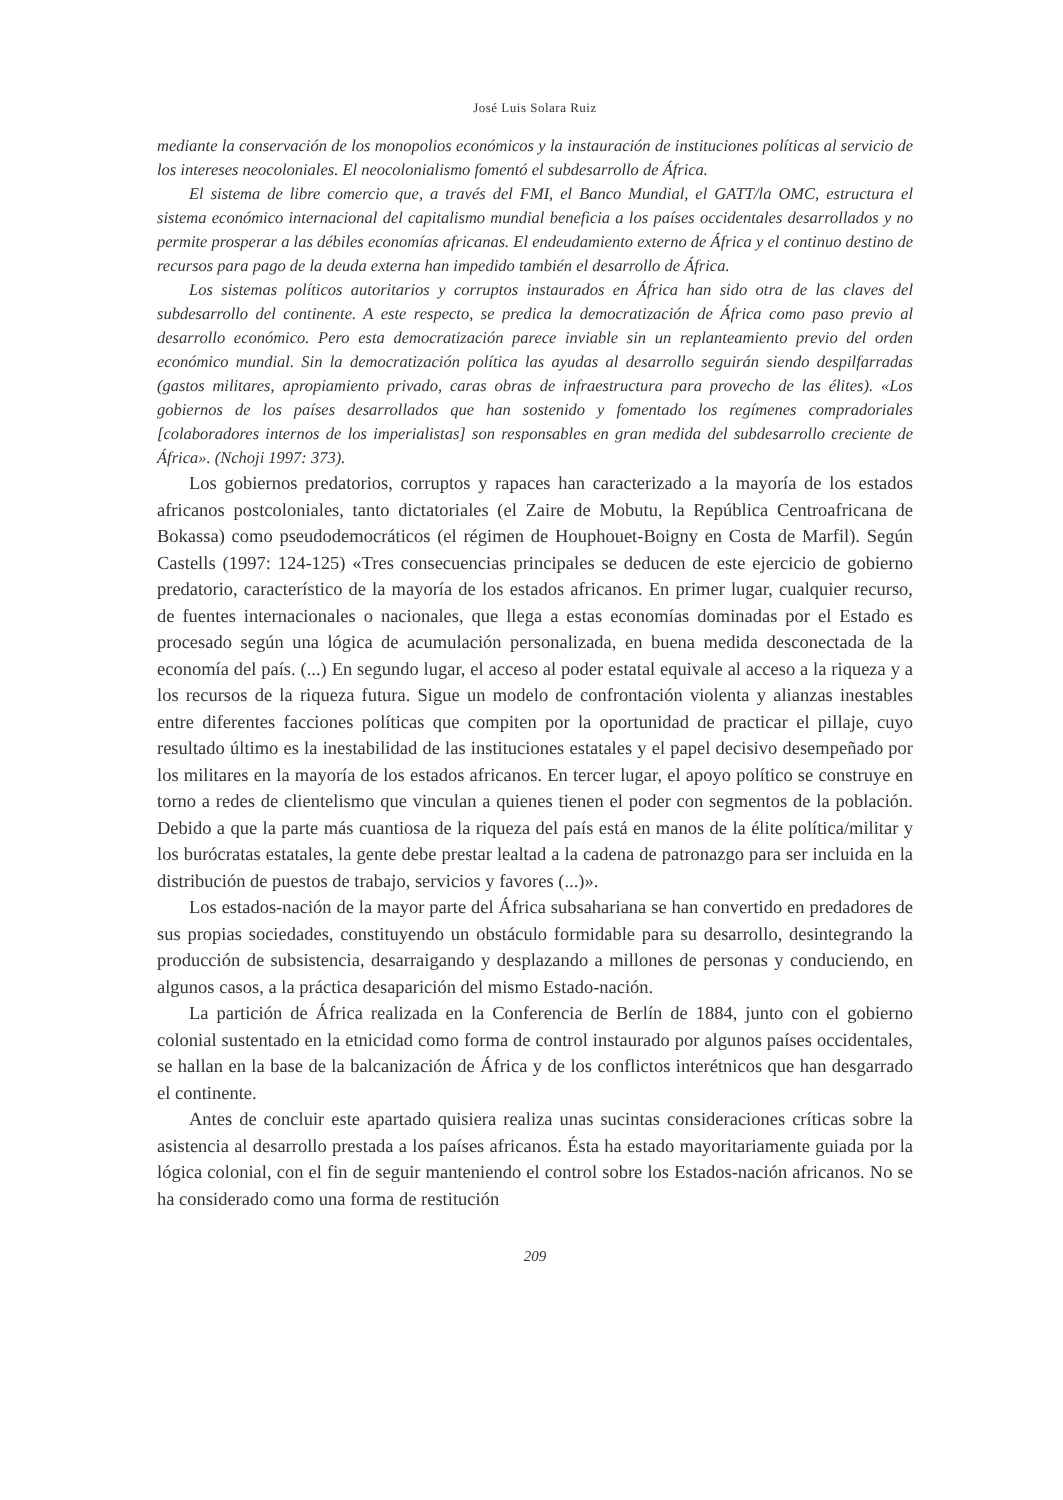José Luis Solara Ruiz
mediante la conservación de los monopolios económicos y la instauración de instituciones políticas al servicio de los intereses neocoloniales. El neocolonialismo fomentó el subdesarrollo de África.
El sistema de libre comercio que, a través del FMI, el Banco Mundial, el GATT/la OMC, estructura el sistema económico internacional del capitalismo mundial beneficia a los países occidentales desarrollados y no permite prosperar a las débiles economías africanas. El endeudamiento externo de África y el continuo destino de recursos para pago de la deuda externa han impedido también el desarrollo de África.
Los sistemas políticos autoritarios y corruptos instaurados en África han sido otra de las claves del subdesarrollo del continente. A este respecto, se predica la democratización de África como paso previo al desarrollo económico. Pero esta democratización parece inviable sin un replanteamiento previo del orden económico mundial. Sin la democratización política las ayudas al desarrollo seguirán siendo despilfarradas (gastos militares, apropiamiento privado, caras obras de infraestructura para provecho de las élites). «Los gobiernos de los países desarrollados que han sostenido y fomentado los regímenes compradoriales [colaboradores internos de los imperialistas] son responsables en gran medida del subdesarrollo creciente de África». (Nchoji 1997: 373).
Los gobiernos predatorios, corruptos y rapaces han caracterizado a la mayoría de los estados africanos postcoloniales, tanto dictatoriales (el Zaire de Mobutu, la República Centroafricana de Bokassa) como pseudodemocráticos (el régimen de Houphouet-Boigny en Costa de Marfil). Según Castells (1997: 124-125) «Tres consecuencias principales se deducen de este ejercicio de gobierno predatorio, característico de la mayoría de los estados africanos. En primer lugar, cualquier recurso, de fuentes internacionales o nacionales, que llega a estas economías dominadas por el Estado es procesado según una lógica de acumulación personalizada, en buena medida desconectada de la economía del país. (...) En segundo lugar, el acceso al poder estatal equivale al acceso a la riqueza y a los recursos de la riqueza futura. Sigue un modelo de confrontación violenta y alianzas inestables entre diferentes facciones políticas que compiten por la oportunidad de practicar el pillaje, cuyo resultado último es la inestabilidad de las instituciones estatales y el papel decisivo desempeñado por los militares en la mayoría de los estados africanos. En tercer lugar, el apoyo político se construye en torno a redes de clientelismo que vinculan a quienes tienen el poder con segmentos de la población. Debido a que la parte más cuantiosa de la riqueza del país está en manos de la élite política/militar y los burócratas estatales, la gente debe prestar lealtad a la cadena de patronazgo para ser incluida en la distribución de puestos de trabajo, servicios y favores (...)».
Los estados-nación de la mayor parte del África subsahariana se han convertido en predadores de sus propias sociedades, constituyendo un obstáculo formidable para su desarrollo, desintegrando la producción de subsistencia, desarraigando y desplazando a millones de personas y conduciendo, en algunos casos, a la práctica desaparición del mismo Estado-nación.
La partición de África realizada en la Conferencia de Berlín de 1884, junto con el gobierno colonial sustentado en la etnicidad como forma de control instaurado por algunos países occidentales, se hallan en la base de la balcanización de África y de los conflictos interétnicos que han desgarrado el continente.
Antes de concluir este apartado quisiera realiza unas sucintas consideraciones críticas sobre la asistencia al desarrollo prestada a los países africanos. Ésta ha estado mayoritariamente guiada por la lógica colonial, con el fin de seguir manteniendo el control sobre los Estados-nación africanos. No se ha considerado como una forma de restitución
209